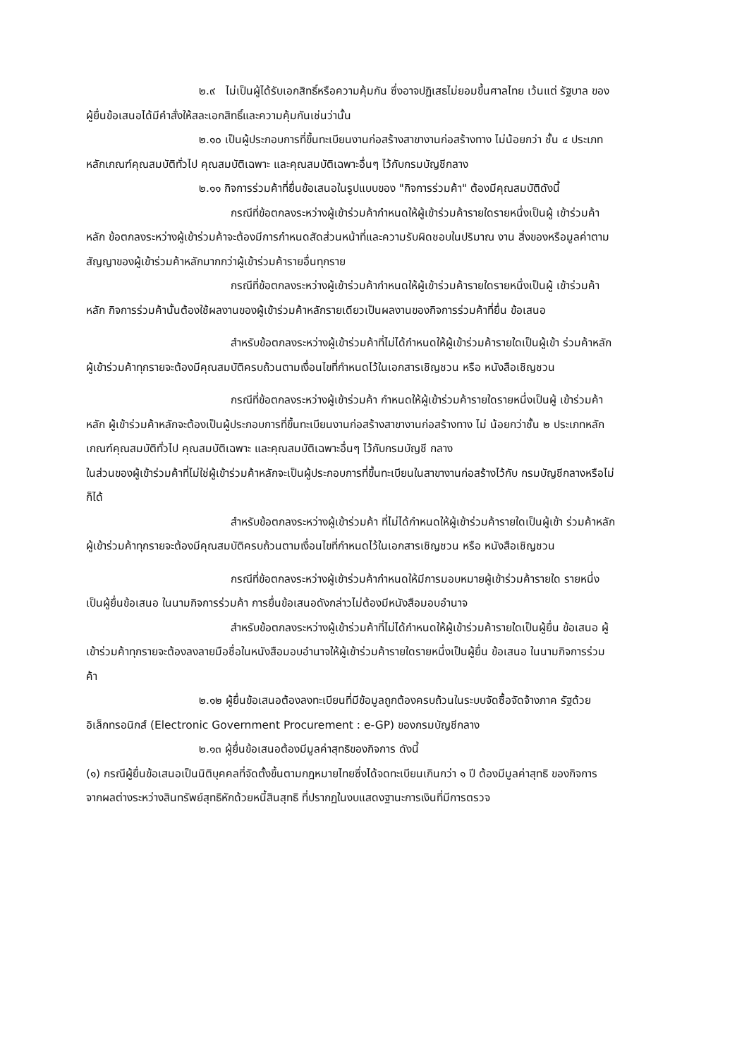๒.๙ ไม่เป็นผู้ได้รับเอกสิทธิ์หรือความคุ้มกัน ซึ่งอาจปฏิเสธไม่ยอมขึ้นศาลไทย เว้นแต่ รัฐบาล ของผู้ยื่นข้อเสนอได้มีคำสั่งให้สละเอกสิทธิ์และความคุ้มกันเช่นว่านั้น
๒.๑๐ เป็นผู้ประกอบการที่ขึ้นทะเบียนงานก่อสร้างสาขางานก่อสร้างทาง ไม่น้อยกว่า ชั้น ๔ ประเภทหลักเกณฑ์คุณสมบัติทั่วไป คุณสมบัติเฉพาะ และคุณสมบัติเฉพาะอื่นๆ ไว้กับกรมบัญชีกลาง
๒.๑๑ กิจการร่วมค้าที่ยื่นข้อเสนอในรูปแบบของ "กิจการร่วมค้า" ต้องมีคุณสมบัติดังนี้
กรณีที่ข้อตกลงระหว่างผู้เข้าร่วมค้ากำหนดให้ผู้เข้าร่วมค้ารายใดรายหนึ่งเป็นผู้ เข้าร่วมค้าหลัก ข้อตกลงระหว่างผู้เข้าร่วมค้าจะต้องมีการกำหนดสัดส่วนหน้าที่และความรับผิดชอบในปริมาณ งาน สิ่งของหรือมูลค่าตามสัญญาของผู้เข้าร่วมค้าหลักมากกว่าผู้เข้าร่วมค้ารายอื่นทุกราย
กรณีที่ข้อตกลงระหว่างผู้เข้าร่วมค้ากำหนดให้ผู้เข้าร่วมค้ารายใดรายหนึ่งเป็นผู้ เข้าร่วมค้าหลัก กิจการร่วมค้านั้นต้องใช้ผลงานของผู้เข้าร่วมค้าหลักรายเดียวเป็นผลงานของกิจการร่วมค้าที่ยื่น ข้อเสนอ
สำหรับข้อตกลงระหว่างผู้เข้าร่วมค้าที่ไม่ได้กำหนดให้ผู้เข้าร่วมค้ารายใดเป็นผู้เข้า ร่วมค้าหลัก ผู้เข้าร่วมค้าทุกรายจะต้องมีคุณสมบัติครบถ้วนตามเงื่อนไขที่กำหนดไว้ในเอกสารเชิญชวน หรือ หนังสือเชิญชวน
กรณีที่ข้อตกลงระหว่างผู้เข้าร่วมค้า กำหนดให้ผู้เข้าร่วมค้ารายใดรายหนึ่งเป็นผู้ เข้าร่วมค้าหลัก ผู้เข้าร่วมค้าหลักจะต้องเป็นผู้ประกอบการที่ขึ้นทะเบียนงานก่อสร้างสาขางานก่อสร้างทาง ไม่ น้อยกว่าชั้น ๒ ประเภทหลักเกณฑ์คุณสมบัติทั่วไป คุณสมบัติเฉพาะ และคุณสมบัติเฉพาะอื่นๆ ไว้กับกรมบัญชี กลาง
ในส่วนของผู้เข้าร่วมค้าที่ไม่ใช่ผู้เข้าร่วมค้าหลักจะเป็นผู้ประกอบการที่ขึ้นทะเบียนในสาขางานก่อสร้างไว้กับ กรมบัญชีกลางหรือไม่ก็ได้
สำหรับข้อตกลงระหว่างผู้เข้าร่วมค้า ที่ไม่ได้กำหนดให้ผู้เข้าร่วมค้ารายใดเป็นผู้เข้า ร่วมค้าหลัก ผู้เข้าร่วมค้าทุกรายจะต้องมีคุณสมบัติครบถ้วนตามเงื่อนไขที่กำหนดไว้ในเอกสารเชิญชวน หรือ หนังสือเชิญชวน
กรณีที่ข้อตกลงระหว่างผู้เข้าร่วมค้ากำหนดให้มีการมอบหมายผู้เข้าร่วมค้ารายใด รายหนึ่งเป็นผู้ยื่นข้อเสนอ ในนามกิจการร่วมค้า การยื่นข้อเสนอดังกล่าวไม่ต้องมีหนังสือมอบอำนาจ
สำหรับข้อตกลงระหว่างผู้เข้าร่วมค้าที่ไม่ได้กำหนดให้ผู้เข้าร่วมค้ารายใดเป็นผู้ยื่น ข้อเสนอ ผู้เข้าร่วมค้าทุกรายจะต้องลงลายมือชื่อในหนังสือมอบอำนาจให้ผู้เข้าร่วมค้ารายใดรายหนึ่งเป็นผู้ยื่น ข้อเสนอ ในนามกิจการร่วมค้า
๒.๑๒ ผู้ยื่นข้อเสนอต้องลงทะเบียนที่มีข้อมูลถูกต้องครบถ้วนในระบบจัดซื้อจัดจ้างภาค รัฐด้วย อิเล็กทรอนิกส์ (Electronic Government Procurement : e-GP) ของกรมบัญชีกลาง
๒.๑๓ ผู้ยื่นข้อเสนอต้องมีมูลค่าสุทธิของกิจการ ดังนี้
(๑) กรณีผู้ยื่นข้อเสนอเป็นนิติบุคคลที่จัดตั้งขึ้นตามกฎหมายไทยซึ่งได้จดทะเบียนเกินกว่า ๑ ปี ต้องมีมูลค่าสุทธิ ของกิจการ จากผลต่างระหว่างสินทรัพย์สุทธิหักด้วยหนี้สินสุทธิ ที่ปรากฏในงบแสดงฐานะการเงินที่มีการตรวจ